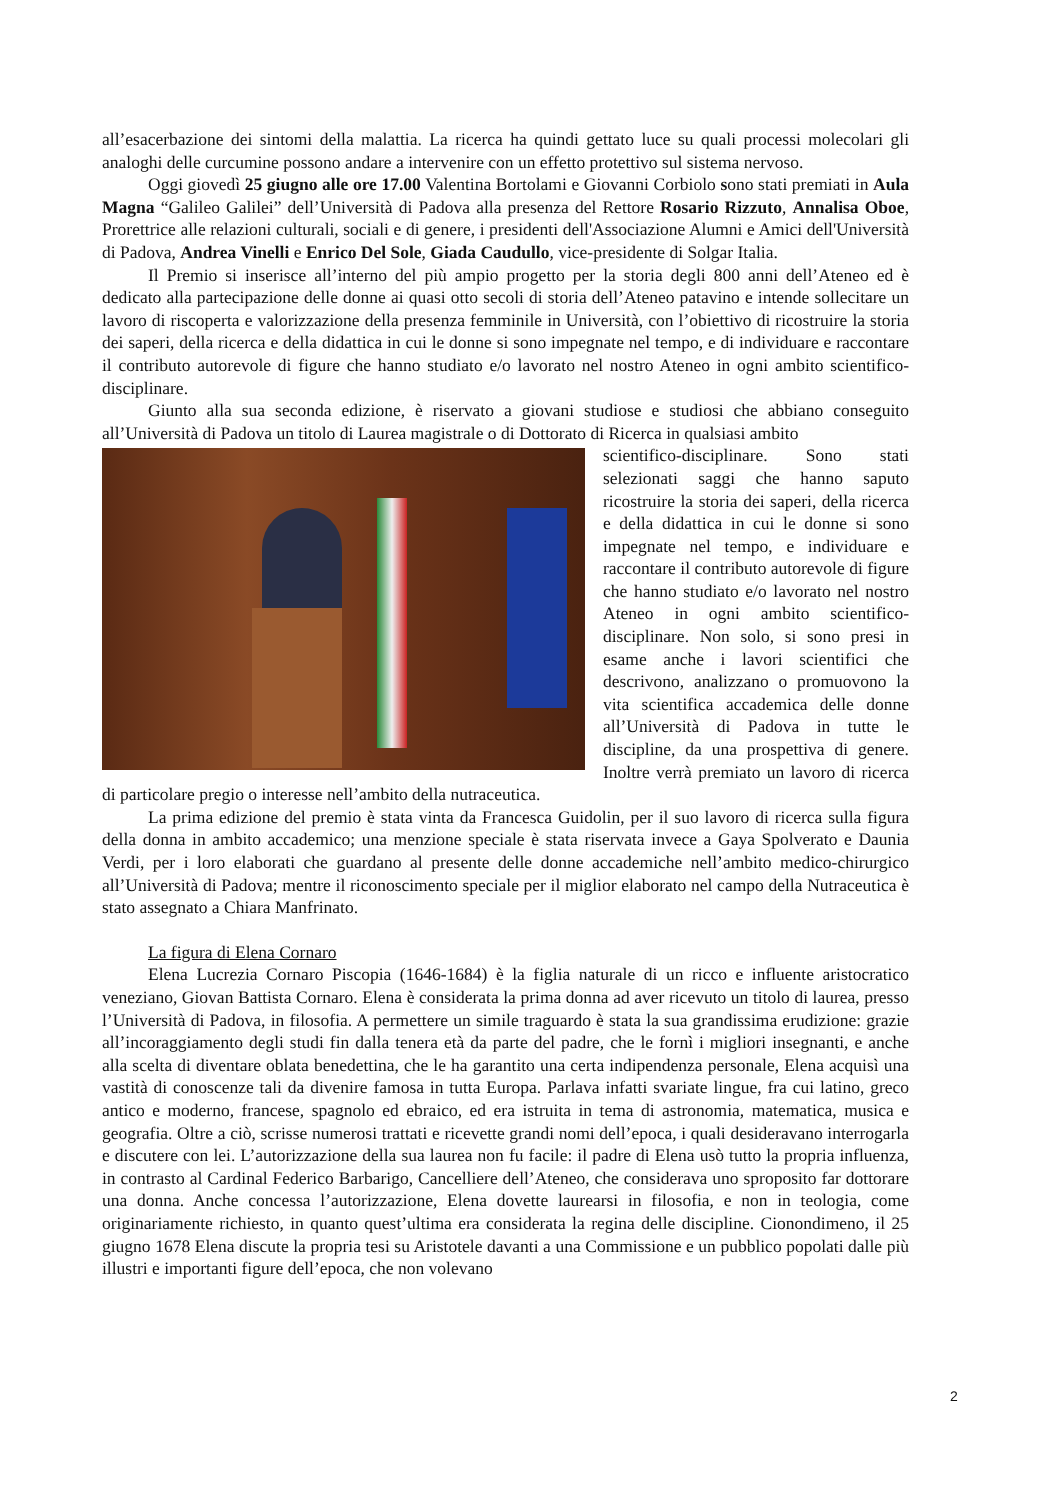all’esacerbazione dei sintomi della malattia. La ricerca ha quindi gettato luce su quali processi molecolari gli analoghi delle curcumine possono andare a intervenire con un effetto protettivo sul sistema nervoso.
Oggi giovedì 25 giugno alle ore 17.00 Valentina Bortolami e Giovanni Corbiolo sono stati premiati in Aula Magna “Galileo Galilei” dell’Università di Padova alla presenza del Rettore Rosario Rizzuto, Annalisa Oboe, Prorettrice alle relazioni culturali, sociali e di genere, i presidenti dell'Associazione Alumni e Amici dell'Università di Padova, Andrea Vinelli e Enrico Del Sole, Giada Caudullo, vice-presidente di Solgar Italia.
Il Premio si inserisce all’interno del più ampio progetto per la storia degli 800 anni dell’Ateneo ed è dedicato alla partecipazione delle donne ai quasi otto secoli di storia dell’Ateneo patavino e intende sollecitare un lavoro di riscoperta e valorizzazione della presenza femminile in Università, con l’obiettivo di ricostruire la storia dei saperi, della ricerca e della didattica in cui le donne si sono impegnate nel tempo, e di individuare e raccontare il contributo autorevole di figure che hanno studiato e/o lavorato nel nostro Ateneo in ogni ambito scientifico-disciplinare.
Giunto alla sua seconda edizione, è riservato a giovani studiose e studiosi che abbiano conseguito all’Università di Padova un titolo di Laurea magistrale o di Dottorato di Ricerca in qualsiasi ambito
scientifico-disciplinare. Sono stati selezionati saggi che hanno saputo ricostruire la storia dei saperi, della ricerca e della didattica in cui le donne si sono impegnate nel tempo, e individuare e raccontare il contributo autorevole di figure che hanno studiato e/o lavorato nel nostro Ateneo in ogni ambito scientifico-disciplinare. Non solo, si sono presi in esame anche i lavori scientifici che descrivono, analizzano o promuovono la vita scientifica accademica delle donne all’Università di Padova in tutte le discipline, da una prospettiva di genere. Inoltre verrà premiato un lavoro di ricerca di particolare pregio o interesse nell’ambito della nutraceutica.
La prima edizione del premio è stata vinta da Francesca Guidolin, per il suo lavoro di ricerca sulla figura della donna in ambito accademico; una menzione speciale è stata riservata invece a Gaya Spolverato e Daunia Verdi, per i loro elaborati che guardano al presente delle donne accademiche nell’ambito medico-chirurgico all’Università di Padova; mentre il riconoscimento speciale per il miglior elaborato nel campo della Nutraceutica è stato assegnato a Chiara Manfrinato.
La figura di Elena Cornaro
Elena Lucrezia Cornaro Piscopia (1646-1684) è la figlia naturale di un ricco e influente aristocratico veneziano, Giovan Battista Cornaro. Elena è considerata la prima donna ad aver ricevuto un titolo di laurea, presso l’Università di Padova, in filosofia. A permettere un simile traguardo è stata la sua grandissima erudizione: grazie all’incoraggiamento degli studi fin dalla tenera età da parte del padre, che le fornì i migliori insegnanti, e anche alla scelta di diventare oblata benedettina, che le ha garantito una certa indipendenza personale, Elena acquisì una vastità di conoscenze tali da divenire famosa in tutta Europa. Parlava infatti svariate lingue, fra cui latino, greco antico e moderno, francese, spagnolo ed ebraico, ed era istruita in tema di astronomia, matematica, musica e geografia. Oltre a ciò, scrisse numerosi trattati e ricevette grandi nomi dell’epoca, i quali desideravano interrogarla e discutere con lei. L’autorizzazione della sua laurea non fu facile: il padre di Elena usò tutto la propria influenza, in contrasto al Cardinal Federico Barbarigo, Cancelliere dell’Ateneo, che considerava uno sproposito far dottorare una donna. Anche concessa l’autorizzazione, Elena dovette laurearsi in filosofia, e non in teologia, come originariamente richiesto, in quanto quest’ultima era considerata la regina delle discipline. Cionondimeno, il 25 giugno 1678 Elena discute la propria tesi su Aristotele davanti a una Commissione e un pubblico popolati dalle più illustri e importanti figure dell’epoca, che non volevano
2